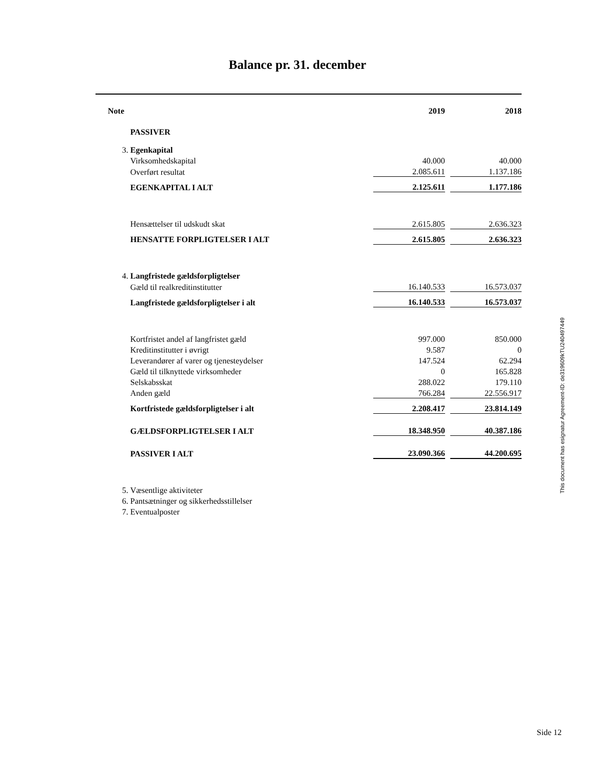Balance pr. 31. december
| Note | | 2019 | | 2018 |
| | PASSIVER | | | |
| 3. | Egenkapital | | | |
| | Virksomhedskapital | 40.000 | | 40.000 |
| | Overført resultat | 2.085.611 | | 1.137.186 |
| | EGENKAPITAL I ALT | 2.125.611 | | 1.177.186 |
| | Hensættelser til udskudt skat | 2.615.805 | | 2.636.323 |
| | HENSATTE FORPLIGTELSER I ALT | 2.615.805 | | 2.636.323 |
| 4. | Langfristede gældsforpligtelser | | | |
| | Gæld til realkreditinstitutter | 16.140.533 | | 16.573.037 |
| | Langfristede gældsforpligtelser i alt | 16.140.533 | | 16.573.037 |
| | Kortfristet andel af langfristet gæld | 997.000 | | 850.000 |
| | Kreditinstitutter i øvrigt | 9.587 | | 0 |
| | Leverandører af varer og tjenesteydelser | 147.524 | | 62.294 |
| | Gæld til tilknyttede virksomheder | 0 | | 165.828 |
| | Selskabsskat | 288.022 | | 179.110 |
| | Anden gæld | 766.284 | | 22.556.917 |
| | Kortfristede gældsforpligtelser i alt | 2.208.417 | | 23.814.149 |
| | GÆLDSFORPLIGTELSER I ALT | 18.348.950 | | 40.387.186 |
| | PASSIVER I ALT | 23.090.366 | | 44.200.695 |
| 5. | Væsentlige aktiviteter | | | |
| 6. | Pantsætninger og sikkerhedsstillelser | | | |
| 7. | Eventualposter | | | |
This document has esignatur Agreement-ID: de319609kTU240497449
Side 12